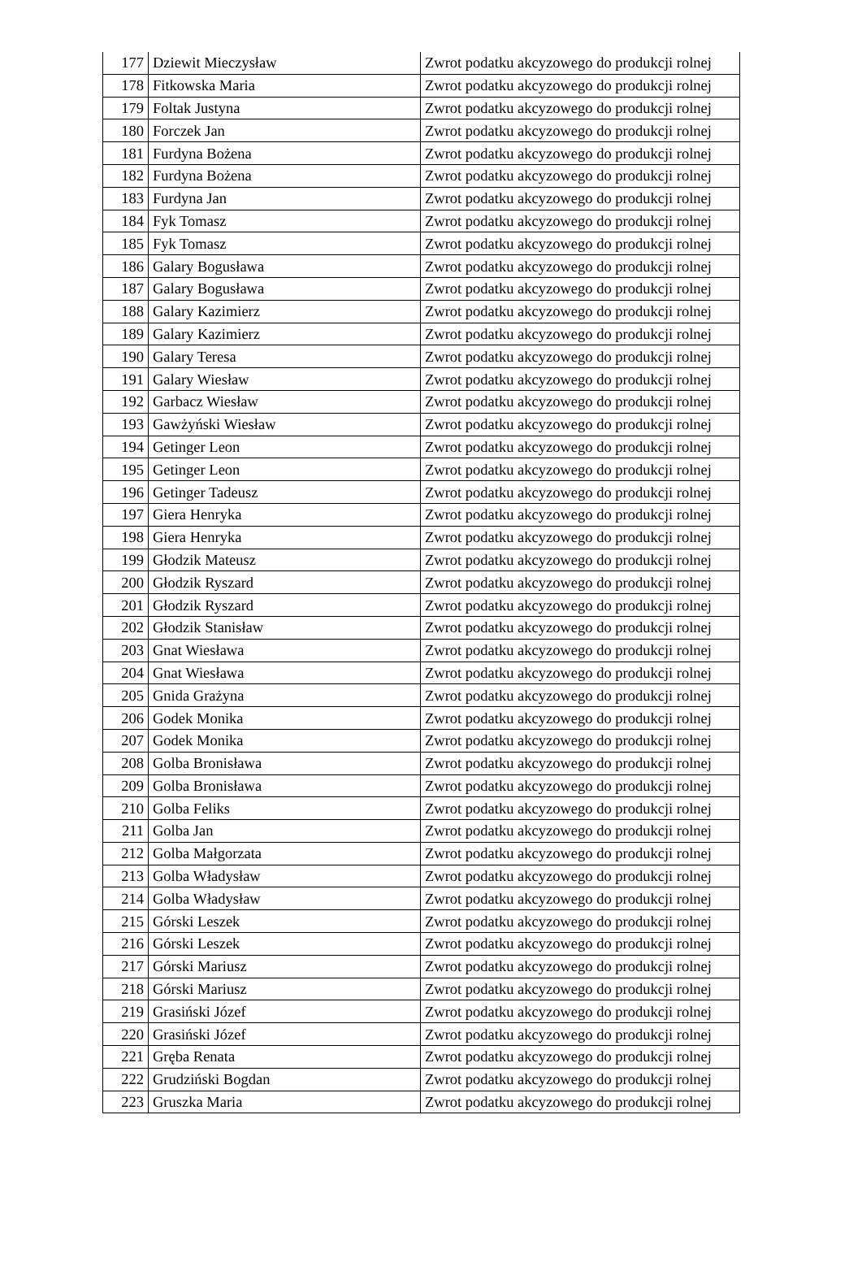| 177 | Dziewit Mieczysław | Zwrot podatku akcyzowego do produkcji rolnej |
| 178 | Fitkowska Maria | Zwrot podatku akcyzowego do produkcji rolnej |
| 179 | Foltak Justyna | Zwrot podatku akcyzowego do produkcji rolnej |
| 180 | Forczek Jan | Zwrot podatku akcyzowego do produkcji rolnej |
| 181 | Furdyna Bożena | Zwrot podatku akcyzowego do produkcji rolnej |
| 182 | Furdyna Bożena | Zwrot podatku akcyzowego do produkcji rolnej |
| 183 | Furdyna Jan | Zwrot podatku akcyzowego do produkcji rolnej |
| 184 | Fyk Tomasz | Zwrot podatku akcyzowego do produkcji rolnej |
| 185 | Fyk Tomasz | Zwrot podatku akcyzowego do produkcji rolnej |
| 186 | Galary Bogusława | Zwrot podatku akcyzowego do produkcji rolnej |
| 187 | Galary Bogusława | Zwrot podatku akcyzowego do produkcji rolnej |
| 188 | Galary Kazimierz | Zwrot podatku akcyzowego do produkcji rolnej |
| 189 | Galary Kazimierz | Zwrot podatku akcyzowego do produkcji rolnej |
| 190 | Galary Teresa | Zwrot podatku akcyzowego do produkcji rolnej |
| 191 | Galary Wiesław | Zwrot podatku akcyzowego do produkcji rolnej |
| 192 | Garbacz Wiesław | Zwrot podatku akcyzowego do produkcji rolnej |
| 193 | Gawżyński Wiesław | Zwrot podatku akcyzowego do produkcji rolnej |
| 194 | Getinger Leon | Zwrot podatku akcyzowego do produkcji rolnej |
| 195 | Getinger Leon | Zwrot podatku akcyzowego do produkcji rolnej |
| 196 | Getinger Tadeusz | Zwrot podatku akcyzowego do produkcji rolnej |
| 197 | Giera Henryka | Zwrot podatku akcyzowego do produkcji rolnej |
| 198 | Giera Henryka | Zwrot podatku akcyzowego do produkcji rolnej |
| 199 | Głodzik Mateusz | Zwrot podatku akcyzowego do produkcji rolnej |
| 200 | Głodzik Ryszard | Zwrot podatku akcyzowego do produkcji rolnej |
| 201 | Głodzik Ryszard | Zwrot podatku akcyzowego do produkcji rolnej |
| 202 | Głodzik Stanisław | Zwrot podatku akcyzowego do produkcji rolnej |
| 203 | Gnat Wiesława | Zwrot podatku akcyzowego do produkcji rolnej |
| 204 | Gnat Wiesława | Zwrot podatku akcyzowego do produkcji rolnej |
| 205 | Gnida Grażyna | Zwrot podatku akcyzowego do produkcji rolnej |
| 206 | Godek Monika | Zwrot podatku akcyzowego do produkcji rolnej |
| 207 | Godek Monika | Zwrot podatku akcyzowego do produkcji rolnej |
| 208 | Golba Bronisława | Zwrot podatku akcyzowego do produkcji rolnej |
| 209 | Golba Bronisława | Zwrot podatku akcyzowego do produkcji rolnej |
| 210 | Golba Feliks | Zwrot podatku akcyzowego do produkcji rolnej |
| 211 | Golba Jan | Zwrot podatku akcyzowego do produkcji rolnej |
| 212 | Golba Małgorzata | Zwrot podatku akcyzowego do produkcji rolnej |
| 213 | Golba Władysław | Zwrot podatku akcyzowego do produkcji rolnej |
| 214 | Golba Władysław | Zwrot podatku akcyzowego do produkcji rolnej |
| 215 | Górski Leszek | Zwrot podatku akcyzowego do produkcji rolnej |
| 216 | Górski Leszek | Zwrot podatku akcyzowego do produkcji rolnej |
| 217 | Górski Mariusz | Zwrot podatku akcyzowego do produkcji rolnej |
| 218 | Górski Mariusz | Zwrot podatku akcyzowego do produkcji rolnej |
| 219 | Grasiński Józef | Zwrot podatku akcyzowego do produkcji rolnej |
| 220 | Grasiński Józef | Zwrot podatku akcyzowego do produkcji rolnej |
| 221 | Gręba Renata | Zwrot podatku akcyzowego do produkcji rolnej |
| 222 | Grudziński Bogdan | Zwrot podatku akcyzowego do produkcji rolnej |
| 223 | Gruszka Maria | Zwrot podatku akcyzowego do produkcji rolnej |